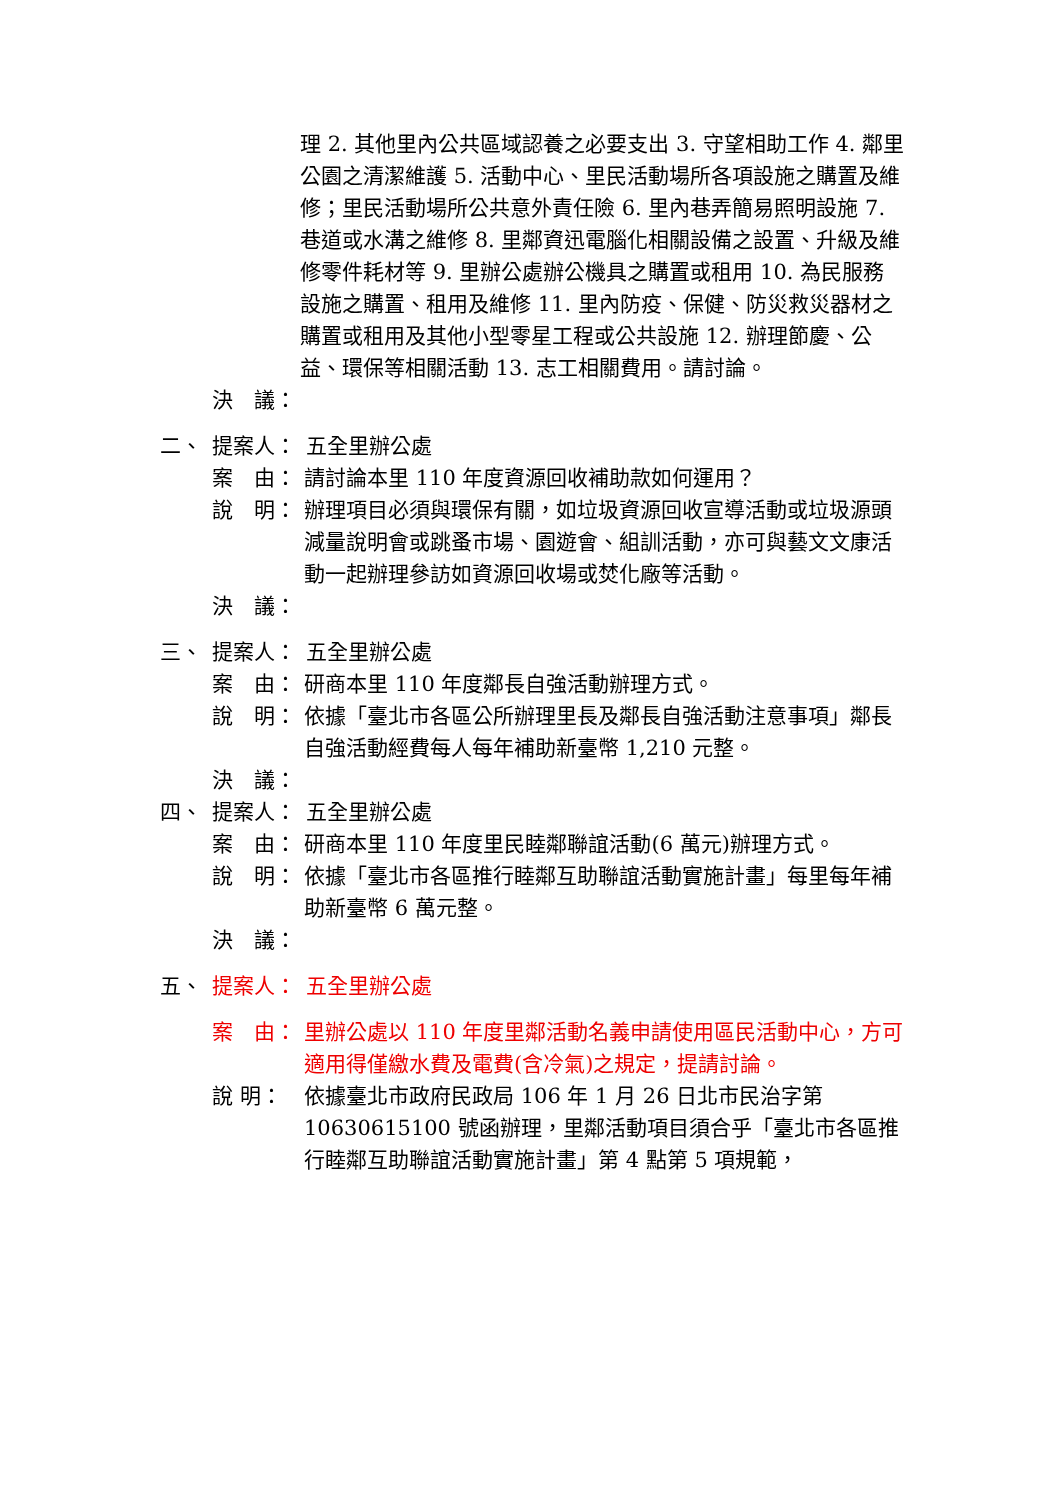理 2. 其他里內公共區域認養之必要支出 3. 守望相助工作 4. 鄰里公園之清潔維護 5. 活動中心、里民活動場所各項設施之購置及維修；里民活動場所公共意外責任險 6. 里內巷弄簡易照明設施 7. 巷道或水溝之維修 8. 里鄰資迅電腦化相關設備之設置、升級及維修零件耗材等 9. 里辦公處辦公機具之購置或租用 10. 為民服務設施之購置、租用及維修 11. 里內防疫、保健、防災救災器材之購置或租用及其他小型零星工程或公共設施 12. 辦理節慶、公益、環保等相關活動 13. 志工相關費用。請討論。
決　議：
二、 提案人： 五全里辦公處
案　由： 請討論本里 110 年度資源回收補助款如何運用？
說　明： 辦理項目必須與環保有關，如垃圾資源回收宣導活動或垃圾源頭減量說明會或跳蚤市場、園遊會、組訓活動，亦可與藝文文康活動一起辦理參訪如資源回收場或焚化廠等活動。
決　議：
三、 提案人： 五全里辦公處
案　由： 研商本里 110 年度鄰長自強活動辦理方式。
說　明： 依據「臺北市各區公所辦理里長及鄰長自強活動注意事項」鄰長自強活動經費每人每年補助新臺幣 1,210 元整。
決　議：
四、 提案人： 五全里辦公處
案　由： 研商本里 110 年度里民睦鄰聯誼活動(6 萬元)辦理方式。
說　明： 依據「臺北市各區推行睦鄰互助聯誼活動實施計畫」每里每年補助新臺幣 6 萬元整。
決　議：
五、 提案人： 五全里辦公處
案　由： 里辦公處以 110 年度里鄰活動名義申請使用區民活動中心，方可適用得僅繳水費及電費(含冷氣)之規定，提請討論。
說 明： 依據臺北市政府民政局 106 年 1 月 26 日北市民治字第 10630615100 號函辦理，里鄰活動項目須合乎「臺北市各區推行睦鄰互助聯誼活動實施計畫」第 4 點第 5 項規範，